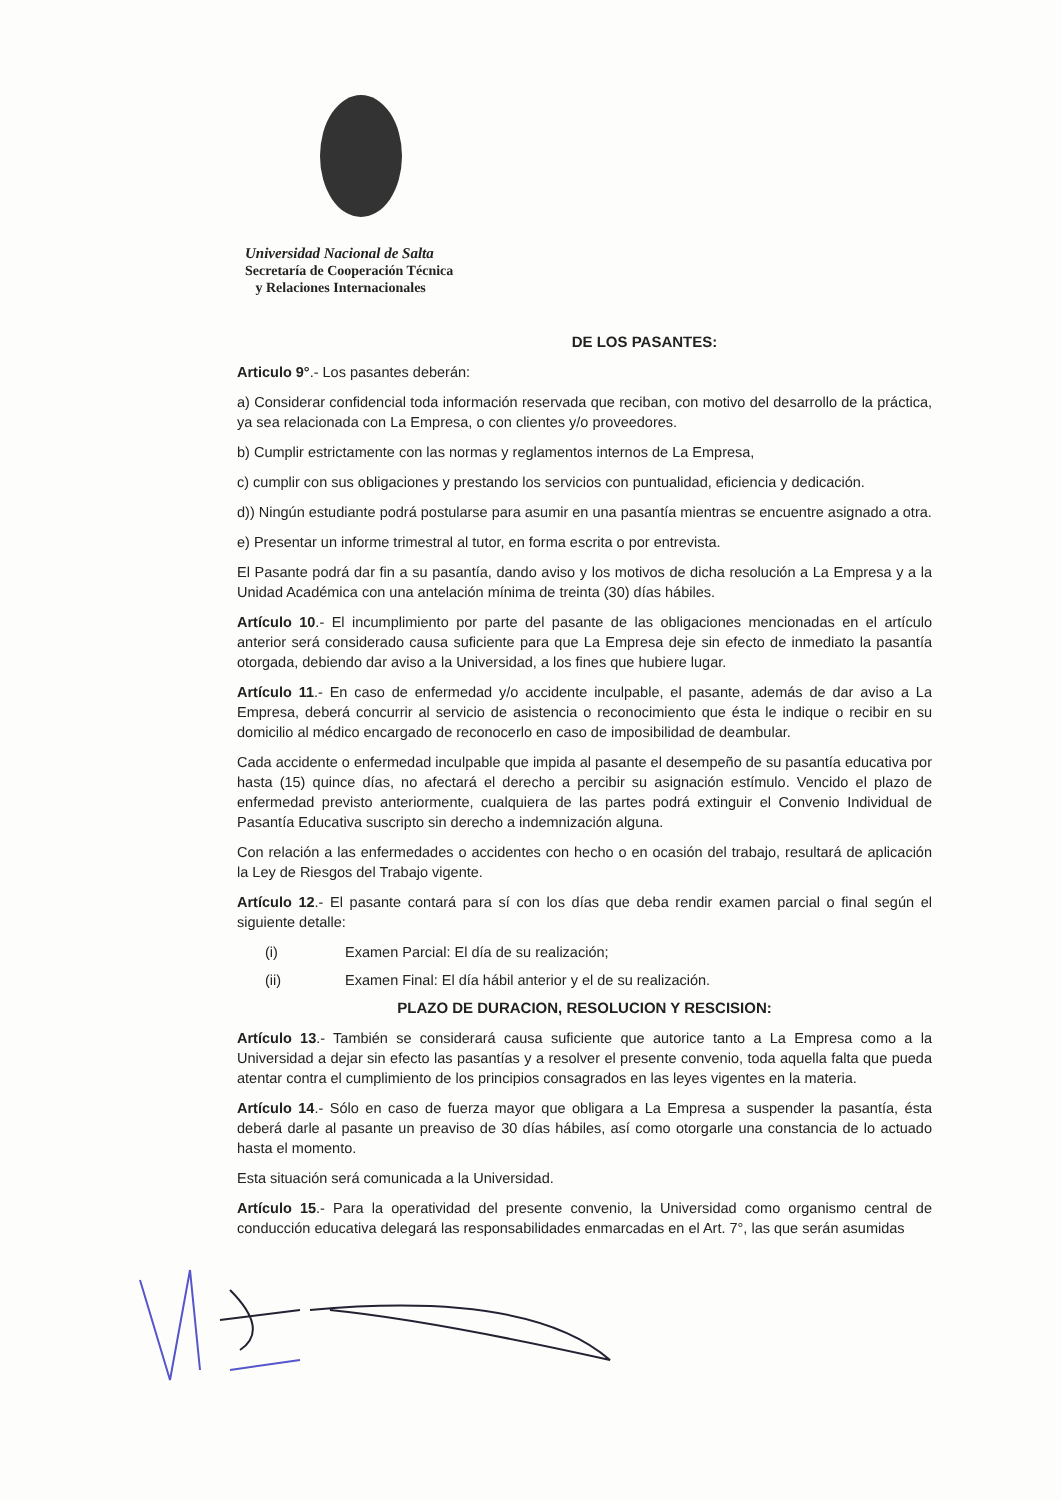Universidad Nacional de Salta
Secretaría de Cooperación Técnica
y Relaciones Internacionales
DE LOS PASANTES:
Articulo 9°.- Los pasantes deberán:
a) Considerar confidencial toda información reservada que reciban, con motivo del desarrollo de la práctica, ya sea relacionada con La Empresa, o con clientes y/o proveedores.
b) Cumplir estrictamente con las normas y reglamentos internos de La Empresa,
c) cumplir con sus obligaciones y prestando los servicios con puntualidad, eficiencia y dedicación.
d)) Ningún estudiante podrá postularse para asumir en una pasantía mientras se encuentre asignado a otra.
e) Presentar un informe trimestral al tutor, en forma escrita o por entrevista.
El Pasante podrá dar fin a su pasantía, dando aviso y los motivos de dicha resolución a La Empresa y a la Unidad Académica con una antelación mínima de treinta (30) días hábiles.
Artículo 10.- El incumplimiento por parte del pasante de las obligaciones mencionadas en el artículo anterior será considerado causa suficiente para que La Empresa deje sin efecto de inmediato la pasantía otorgada, debiendo dar aviso a la Universidad, a los fines que hubiere lugar.
Artículo 11.- En caso de enfermedad y/o accidente inculpable, el pasante, además de dar aviso a La Empresa, deberá concurrir al servicio de asistencia o reconocimiento que ésta le indique o recibir en su domicilio al médico encargado de reconocerlo en caso de imposibilidad de deambular.
Cada accidente o enfermedad inculpable que impida al pasante el desempeño de su pasantía educativa por hasta (15) quince días, no afectará el derecho a percibir su asignación estímulo. Vencido el plazo de enfermedad previsto anteriormente, cualquiera de las partes podrá extinguir el Convenio Individual de Pasantía Educativa suscripto sin derecho a indemnización alguna.
Con relación a las enfermedades o accidentes con hecho o en ocasión del trabajo, resultará de aplicación la Ley de Riesgos del Trabajo vigente.
Artículo 12.- El pasante contará para sí con los días que deba rendir examen parcial o final según el siguiente detalle:
(i) Examen Parcial: El día de su realización;
(ii) Examen Final: El día hábil anterior y el de su realización.
PLAZO DE DURACION, RESOLUCION Y RESCISION:
Artículo 13.- También se considerará causa suficiente que autorice tanto a La Empresa como a la Universidad a dejar sin efecto las pasantías y a resolver el presente convenio, toda aquella falta que pueda atentar contra el cumplimiento de los principios consagrados en las leyes vigentes en la materia.
Artículo 14.- Sólo en caso de fuerza mayor que obligara a La Empresa a suspender la pasantía, ésta deberá darle al pasante un preaviso de 30 días hábiles, así como otorgarle una constancia de lo actuado hasta el momento.
Esta situación será comunicada a la Universidad.
Artículo 15.- Para la operatividad del presente convenio, la Universidad como organismo central de conducción educativa delegará las responsabilidades enmarcadas en el Art. 7°, las que serán asumidas